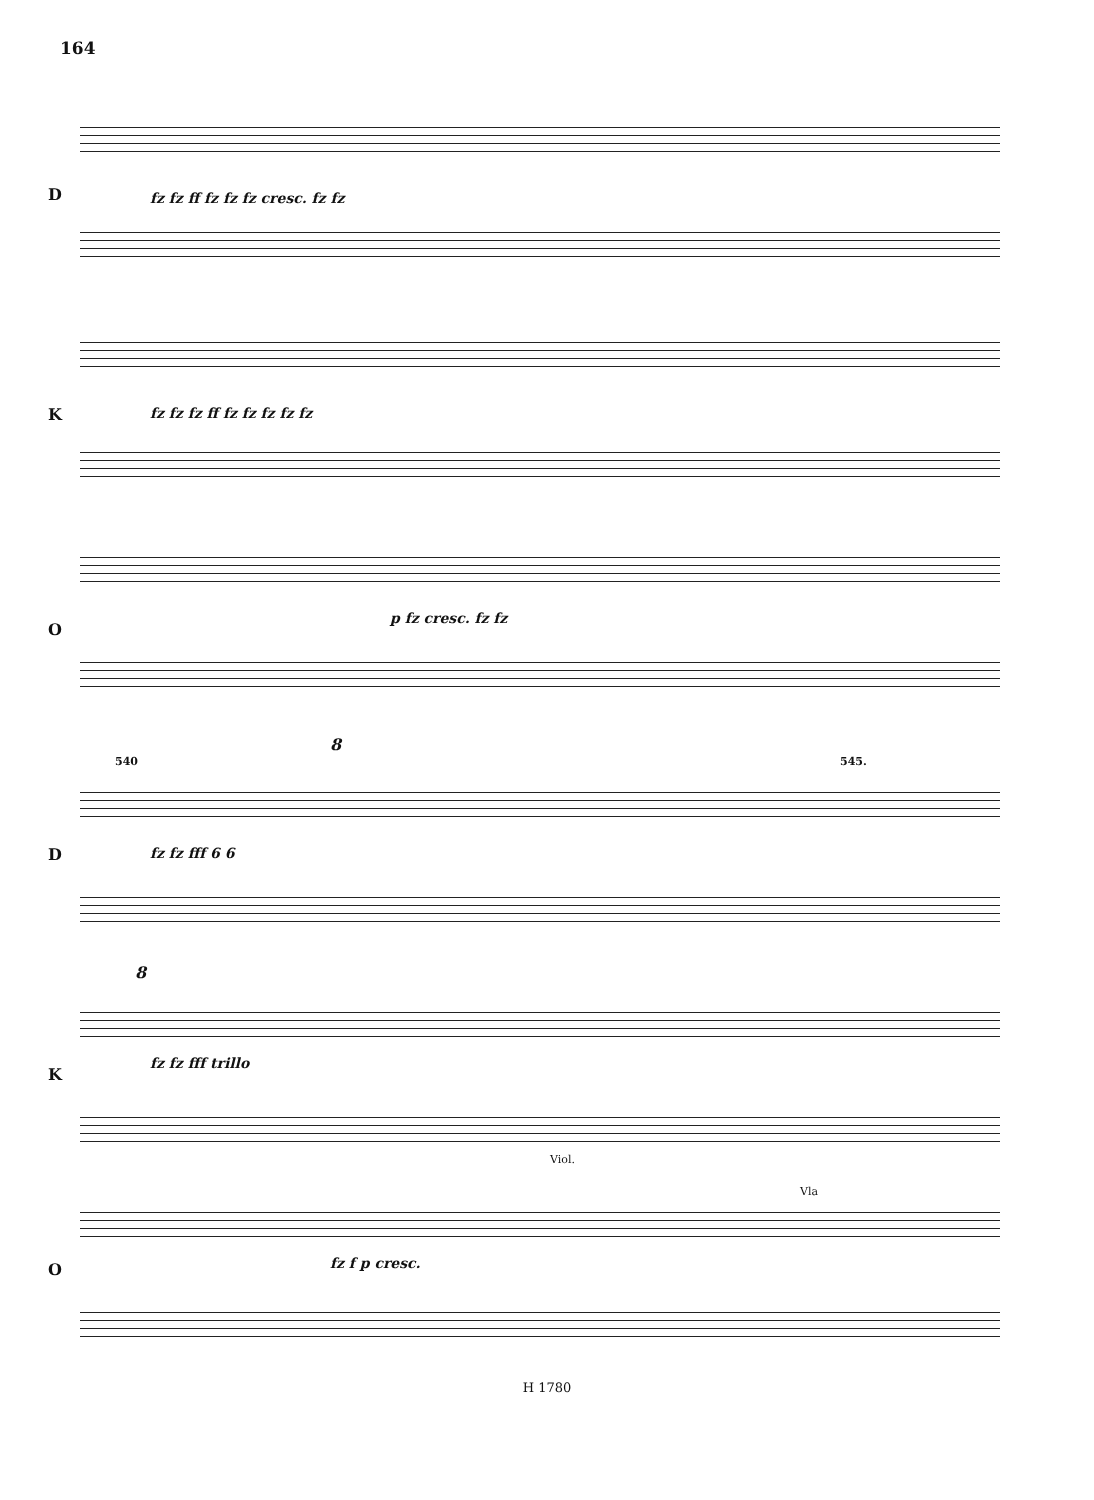164
D fz fz ff fz fz fz cresc. fz fz
K fz fz fz ff fz fz fz fz fz
O
p fz cresc. fz fz
540
8
545.
D fz fz fff 6 6
K
8
fz fz fff trillo
O
Viol.
Vla
fz f p cresc.
H 1780